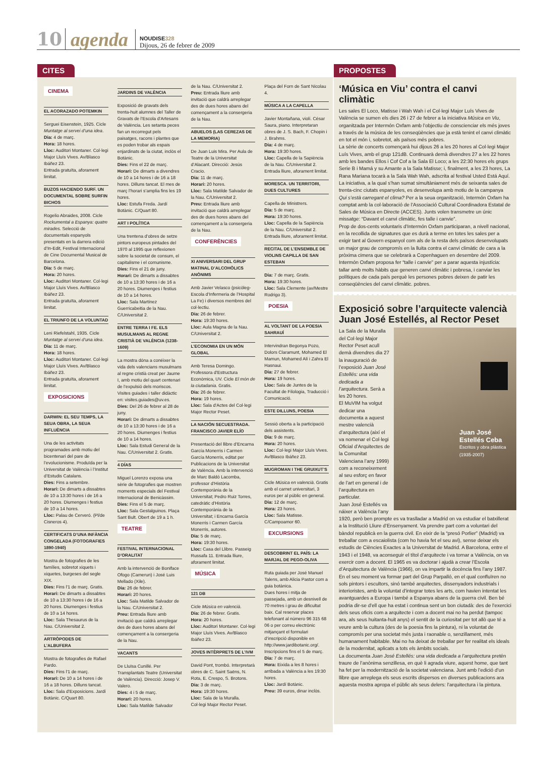10 agenda
NOUDISE 328
Dijous, 26 de febrer de 2009
CITES
CINEMA
EL ACORAZADO POTEMKIN
Serguei Eisenstein, 1925. Cicle Muntatge al servei d’una idea.
Dia: 4 de març.
Hora: 18 hores.
Lloc: Auditori Montaner. Col·legi Major Lluís Vives. Av/Blasco Ibáñez 23.
Entrada gratuïta, aforament limitat.
BUZOS HACIENDO SURF. UN DOCUMENTAL SOBRE SURFIN BICHOS
Rogelio Abraides, 2008. Cicle Rockumental a Espanya: quatre mirades. Selecció de documentals espanyols presentats en la darrera edició d’In-Edit, Festival Internacional de Cine Documental Musical de Barcelona.
Dia: 5 de març.
Hora: 20 hores.
Lloc: Auditori Montaner. Col·legi Major Lluís Vives. Av/Blasco Ibáñez 23.
Entrada gratuïta, aforament limitat.
EL TRIUNFO DE LA VOLUNTAD
Leni Riefelstahl, 1935. Cicle Muntatge al servei d’una idea.
Dia: 11 de març.
Hora: 18 hores.
Lloc: Auditori Montaner. Col·legi Major Lluís Vives. Av/Blasco Ibáñez 23.
Entrada gratuïta, aforament limitat.
EXPOSICIONS
DARWIN: EL SEU TEMPS, LA SEUA OBRA, LA SEUA INFLUÈNCIA
Una de les activitats programades amb motiu del bicentenari del pare de l’evolucionisme. Produïda per la Universitat de València i l’Institut d’Estudis Catalans.
Dies: Fins a setembre.
Horari: De dimarts a dissabtes de 10 a 13:30 hores i de 16 a 20 hores. Diumenges i festius de 10 a 14 hores.
Lloc: Palau de Cerveró. (Pl/de Cisneros 4).
CERTIFICATS D’UNA INFÀNCIA CONGELADA (FOTOGRAFIES 1890-1940)
Mostra de fotografies de les famílies, sobretot xiquets i xiquetes, burgeses del segle XIX.
Dies: Fins l’1 de març. Gratis.
Horari: De dimarts a dissabtes de 10 a 13:30 hores i de 16 a 20 hores. Diumenges i festius de 10 a 14 hores.
Lloc: Sala Thesaurus de la Nau. C/Universitat 2.
ARTRÒPODES DE L’ALBUFERA
Mostra de fotografies de Rafael Pardo.
Dies: Fins l’1 de març.
Horari: De 10 a 14 hores i de 16 a 18 hores. Dilluns tancat.
Lloc: Sala d’Exposicions. Jardí Botànic. C/Quart 80.
JARDINS DE VALÈNCIA
Exposició de gravats dels trenta-huit alumnes del Taller de Gravats de l’Escola d’Artesans de València. Les setanta peces fan un recorregut pels paisatges, racons i plantes que es poden trobar als espais enjardinats de la ciutat, inclòs el Botànic.
Dies: Fins el 22 de març.
Horari: De dimarts a divendres de 10 a 14 hores i de 16 a 18 hores. Dilluns tancat. El mes de març l’horari s’amplia fins les 19 hores.
Lloc: Estufa Freda. Jardí Botànic. C/Quart 80.
ART I POLÍTICA
Una trentena d’obres de setze pintors europeus pintades del 1970 al 1995 que reflexionen sobre la societat de consum, el capitalisme i el comunisme.
Dies: Fins el 21 de juny.
Horari: De dimarts a dissabtes de 10 a 13:30 hores i de 16 a 20 hores. Diumenges i festius de 10 a 14 hores.
Lloc: Sala Martínez Guerricabeitia de la Nau. C/Universitat 2.
ENTRE TERRA I FE. ELS MUSULMANS AL REGNE CRISTIÀ DE VALÈNCIA (1238-1609)
La mostra dóna a conéixer la vida dels valencians musulmans al regne cristià creat per Jaume I, amb motiu del quart centenari de l’expulsió dels moriscos. Visites guiades i taller didàctic en: visites.guiades@uv.es.
Dies: Del 26 de febrer al 28 de juny.
Horari: De dimarts a dissabtes de 10 a 13:30 hores i de 16 a 20 hores. Diumenges i festius de 10 a 14 hores.
Lloc: Sala Estudi General de la Nau. C/Universitat 2. Gratis.
4 DÍAS
Miguel Lorenzo exposa una sèrie de fotografies que mostren moments especials del Festival Internacional de Benicàssim.
Dies: Fins el 5 de març.
Lloc: Sala Gestalguinos. Plaça Sant Bult. Obert de 19 a 1 h.
TEATRE
FESTIVAL INTERNACIONAL D’ORALITAT
Amb la intervenció de Boniface Ofogo (Camerun) i José Luis Mellado (Xile).
Dia: 26 de febrer.
Horari: 20 hores.
Lloc: Sala Matilde Salvador de la Nau. C/Universitat 2.
Preu: Entrada lliure amb invitació que caldrà arreplegar des de dues hores abans del començament a la consergeria de la Nau.
VACANTS
De Lluïsa Cunillé. Per Transplantats Teatre (Universitat de València). Direcció: Josep V. Valero.
Dies: 4 i 5 de març.
Horari: 20 hores.
Lloc: Sala Matilde Salvador
de la Nau. C/Universitat 2.
Preu: Entrada lliure amb invitació que caldrà arreplegar des de dues hores abans del començament a la consergeria de la Nau.
ABUELOS (LAS CEREZAS DE LA MEMORIA)
De Juan Luis Mira. Per Aula de Teatre de la Universitat d’Alacant. Direcció: Jesús Cracio.
Dia: 11 de març.
Horari: 20 hores.
Lloc: Sala Matilde Salvador de la Nau. C/Universitat 2.
Preu: Entrada lliure amb invitació que caldrà arreplegar des de dues hores abans del començament a la consergeria de la Nau.
CONFERÈNCIES
XI ANIVERSARI DEL GRUP MATINAL D’ALCOHÒLICS ANÒNIMS
Amb Javier Velasco (psicòleg-Escola d’Infermeria de l’Hospital La Fe) i diversos membres del col·lectiu.
Dia: 26 de febrer.
Hora: 19:30 hores.
Lloc: Aula Magna de la Nau. C/Universitat 2.
L’ECONOMIA EN UN MÓN GLOBAL
Amb Teresa Domingo. Professora d’Estructura Econòmica, UV. Cicle El món de la ciutadania. Gratis.
Dia: 26 de febrer.
Hora: 19 hores.
Lloc: Sala d’Actes del Col·legi Major Rector Peset.
LA NACIÓN SECUESTRADA. FRANCISCO JAVIER ELÍO
Presentació del llibre d’Encarna García Monerris i Carmen García Monerris, editat per Publicacions de la Universitat de València. Amb la intervenció de Marc Baldó Lacomba, professor d’Història Contemporània de la Universitat; Pedro Ruiz Torres, catedràtic d’Història Contemporània de la Universitat; i Encarna García Monerris i Carmen García Monerris, autores.
Dia: 5 de març.
Hora: 19:30 hores.
Lloc: Casa del Llibre. Passeig Russafa 11. Entrada lliure, aforament limitat.
MÚSICA
121 DB
Cicle Música en valencià.
Dia: 26 de febrer. Gratis.
Hora: 20 hores.
Lloc: Auditori Montaner. Col·legi Major Lluís Vives. Av/Blasco Ibáñez 23.
JOVES INTÈRPRETS DE L’IVM
David Pont, trombó. Interpretarà obres de C. Saint Saëns, N. Rota, E. Crespo, S. Brotons.
Dia: 3 de març.
Hora: 19:30 hores.
Lloc: Sala de la Muralla. Col·legi Major Rector Peset.
Plaça del Forn de Sant Nicolau 4.
MÚSICA A LA CAPELLA
Javier Montañana, violí. César Saura, piano. Interpretaran obres de J. S. Bach, F. Chopin i J. Brahms.
Dia: 4 de març.
Hora: 19:30 hores.
Lloc: Capella de la Sapiència de la Nau. C/Universitat 2. Entrada lliure, aforament limitat.
MORESCA. UN TERRITORI, DUES CULTURES
Capella de Ministrers.
Dia: 5 de març.
Hora: 19:30 hores.
Lloc: Capella de la Sapiència de la Nau. C/Universitat 2. Entrada lliure, aforament limitat.
RECITAL DE L’ENSEMBLE DE VIOLINS CAPILLA DE SAN ESTEBAN
Dia: 7 de març. Gratis.
Hora: 19:30 hores.
Lloc: Sala Clemente (av/Mestre Rodrigo 3).
POESIA
AL VOLTANT DE LA POESIA SAHRAUÍ
Intervindran Begonya Pozo, Dolors Claramunt, Mohamed El Mamun, Mohamed Alí i Zahra El Hasnaui.
Dia: 27 de febrer.
Hora: 19 hores.
Lloc: Sala de Juntes de la Facultat de Filologia, Traducció i Comunicació.
ESTE DILLUNS, POESIA
Sessió oberta a la participació dels assistents.
Dia: 9 de març.
Hora: 20 hores.
Lloc: Col·legi Major Lluís Vives. Av/Blasco Ibáñez 23.
MUGROMAN I THE GRUIXUT’S
Cicle Música en valencià. Gratis amb el carnet universitari, 3 euros per al públic en general.
Dia: 12 de març.
Hora: 23 hores.
Lloc: Sala Matisse. C/Campoamor 60.
EXCURSIONS
DESCOBRINT EL PAÍS: LA MARJAL DE PEGO-OLIVA
Ruta guiada per José Manuel Talens, amb Alicia Pastor com a guia botànica.
Dues hores i mitja de passejada, amb un desnivell de 70 metres i grau de dificultat baix. Cal reservar places telefonant al número 96 315 68 06 o per correu electrònic mitjançant el formulari d’inscripció disponible en http://www.jardibotanic.org/. Inscripcions fins el 5 de març.
Dia: 7 de març.
Hora: Eixida a les 8 hores i arribada a València a les 19:30 hores.
Lloc: Jardí Botànic.
Preu: 39 euros, dinar inclòs.
PROPOSTES
‘Música en Viu’ contra el canvi climàtic
Les sales El Loco, Matisse i Wah Wah i el Col·legi Major Luís Vives de València se sumen els dies 26 i 27 de febrer a la iniciativa Música en Viu, organitzada per Intermón Oxfam amb l’objectiu de conscienciar els més joves a través de la música de les conseqüències que ja està tenint el canvi climàtic en tot el món i, sobretot, als països més pobres.
La sèrie de concerts començarà hui dijous 26 a les 20 hores al Col·legi Major Luís Vives, amb el grup 121dB. Continuarà demà divendres 27 a les 22 hores amb les bandes Ellos i Cof Cof a la Sala El Loco; a les 22:30 hores els grups Serie B i Mamá y su Amante a la Sala Matisse; i, finalment, a les 23 hores, La Rana Mariana tocarà a la Sala Wah Wah, adscrita al festival Usted Está Aquí.
La iniciativa, a la qual s’han sumat simultàniament més de seixanta sales de trenta-cinc ciutats espanyoles, es desenvolupa amb motiu de la campanya Qui s’està carregant el clima? Per a la seua organització, Intermón Oxfam ha comptat amb la col·laboració de l’Associació Cultural Coordinadora Estatal de Sales de Música en Directe (ACCES). Junts volen transmetre un únic missatge: “Davant el canvi climàtic, fes talle i canvie”.
Prop de dos-cents voluntaris d’Intermón Oxfam participaran, a nivell nacional, en la recollida de signatures que es durà a terme en totes les sales per a exigir tant al Govern espanyol com als de la resta dels països desenvolupats un major grau de compromís en la lluita contra el canvi climàtic de cara a la pròxima cimera que se celebrarà a Copenhaguen en desembre del 2009. Intermón Oxfam proposa fer “talle i canvie” per a parar aquesta injustícia: tallar amb molts hàbits que generen canvi climàtic i pobresa, i canviar les polítiques de cada país perquè les persones pobres deixen de patir les conseqüències del canvi climàtic. pobres.
Exposició sobre l’arquitecte valencià Juan José Estellés, al Rector Peset
Juan José
Estellés Ceba
Escritos y obra plástica (1935-2007)
La Sala de la Muralla del Col·legi Major Rector Peset acull demà divendres dia 27 la inauguració de l’exposició Juan José Estellés: una vida dedicada a l’arquitectura. Serà a les 20 hores.
El MuVIM ha volgut dedicar una documenta a aquest mestre valencià d’arquitectura (així el va nomenar el Col·legi Oficial d’Arquitectes de la Comunitat Valenciana l’any 1999) com a reconeixement al seu esforç en favor de l’art en general i de l’arquitectura en particular.
Juan José Estellés va náixer a València l’any 1920, però ben prompte es va traslladar a Madrid on va estudiar el batxillerat a la Institució Lliure d’Ensenyament. Va prendre part com a voluntari del bàndol republicà en la guerra civil. En eixir de la “presó Porlier” (Madrid) va treballar com a escaiolista (com ho havia fet el seu avi), sense deixar els estudis de Ciències Exactes a la Universitat de Madrid. A Barcelona, entre el 1943 i el 1948, va aconseguir el títol d’arquitecte i va tornar a València, on va exercir com a docent. El 1965 es va doctorar i ajudà a crear l’Escola d’Arquitectura de València (1966), on va impartir la docència fins l’any 1987.
En el seu moment va formar part del Grup Parpalló, en el qual confluïren no sols pintors i escultors, sinó també arquitectes, dissenyadors industrials i interioristes, amb la voluntat d’integrar totes les arts, com havien intentat les avantguardes a Europa i també a Espanya abans de la guerra civil. Ben bé podria dir-se d’ell que ha estat i continua sent un bon ciutadà: des de l’exercici dels seus oficis com a arquitecte i com a docent mai no ha perdut (tampoc ara, als seus huitanta-huit anys) el sentit de la curiositat per tot allò que té a veure amb la cultura (des de la poesia fins la pintura), ni la voluntat de compromís per una societat més justa i raonable o, senzillament, més humanament habitable. Mai no ha deixat de treballar per fer realitat els ideals de la modernitat, aplicats a tots els àmbits socials.
La documenta Juan José Estellés: una vida dedicada a l’arquitectura pretén traure de l’anònima senzillesa, en què li agrada viure, aquest home, que tant ha fet per la modernització de la societat valenciana. Junt amb l’edició d’un llibre que arreplega els seus escrits dispersos en diverses publicacions ara aquesta mostra apropa el públic als seus delers: l’arquitectura i la pintura.